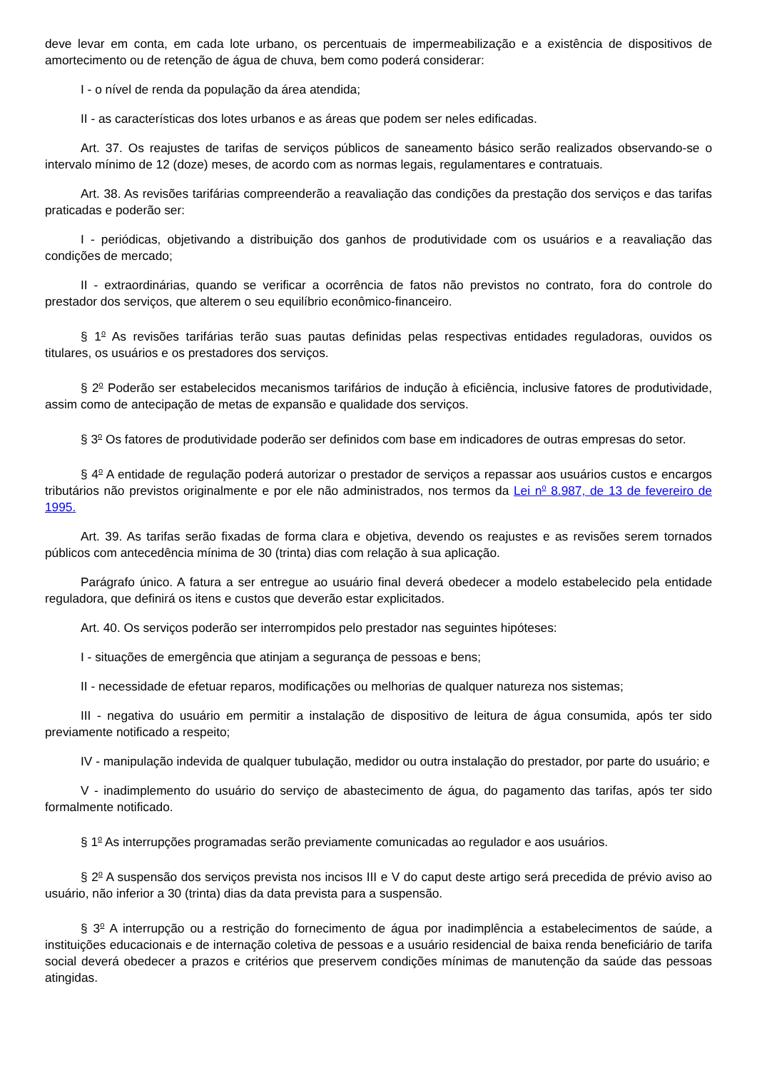deve levar em conta, em cada lote urbano, os percentuais de impermeabilização e a existência de dispositivos de amortecimento ou de retenção de água de chuva, bem como poderá considerar:
I - o nível de renda da população da área atendida;
II - as características dos lotes urbanos e as áreas que podem ser neles edificadas.
Art. 37. Os reajustes de tarifas de serviços públicos de saneamento básico serão realizados observando-se o intervalo mínimo de 12 (doze) meses, de acordo com as normas legais, regulamentares e contratuais.
Art. 38. As revisões tarifárias compreenderão a reavaliação das condições da prestação dos serviços e das tarifas praticadas e poderão ser:
I - periódicas, objetivando a distribuição dos ganhos de produtividade com os usuários e a reavaliação das condições de mercado;
II - extraordinárias, quando se verificar a ocorrência de fatos não previstos no contrato, fora do controle do prestador dos serviços, que alterem o seu equilíbrio econômico-financeiro.
§ 1<sup>o</sup> As revisões tarifárias terão suas pautas definidas pelas respectivas entidades reguladoras, ouvidos os titulares, os usuários e os prestadores dos serviços.
§ 2<sup>o</sup> Poderão ser estabelecidos mecanismos tarifários de indução à eficiência, inclusive fatores de produtividade, assim como de antecipação de metas de expansão e qualidade dos serviços.
§ 3<sup>o</sup> Os fatores de produtividade poderão ser definidos com base em indicadores de outras empresas do setor.
§ 4<sup>o</sup> A entidade de regulação poderá autorizar o prestador de serviços a repassar aos usuários custos e encargos tributários não previstos originalmente e por ele não administrados, nos termos da Lei n<sup>o</sup> 8.987, de 13 de fevereiro de 1995.
Art. 39. As tarifas serão fixadas de forma clara e objetiva, devendo os reajustes e as revisões serem tornados públicos com antecedência mínima de 30 (trinta) dias com relação à sua aplicação.
Parágrafo único. A fatura a ser entregue ao usuário final deverá obedecer a modelo estabelecido pela entidade reguladora, que definirá os itens e custos que deverão estar explicitados.
Art. 40. Os serviços poderão ser interrompidos pelo prestador nas seguintes hipóteses:
I - situações de emergência que atinjam a segurança de pessoas e bens;
II - necessidade de efetuar reparos, modificações ou melhorias de qualquer natureza nos sistemas;
III - negativa do usuário em permitir a instalação de dispositivo de leitura de água consumida, após ter sido previamente notificado a respeito;
IV - manipulação indevida de qualquer tubulação, medidor ou outra instalação do prestador, por parte do usuário; e
V - inadimplemento do usuário do serviço de abastecimento de água, do pagamento das tarifas, após ter sido formalmente notificado.
§ 1<sup>o</sup> As interrupções programadas serão previamente comunicadas ao regulador e aos usuários.
§ 2<sup>o</sup> A suspensão dos serviços prevista nos incisos III e V do caput deste artigo será precedida de prévio aviso ao usuário, não inferior a 30 (trinta) dias da data prevista para a suspensão.
§ 3<sup>o</sup> A interrupção ou a restrição do fornecimento de água por inadimplência a estabelecimentos de saúde, a instituições educacionais e de internação coletiva de pessoas e a usuário residencial de baixa renda beneficiário de tarifa social deverá obedecer a prazos e critérios que preservem condições mínimas de manutenção da saúde das pessoas atingidas.